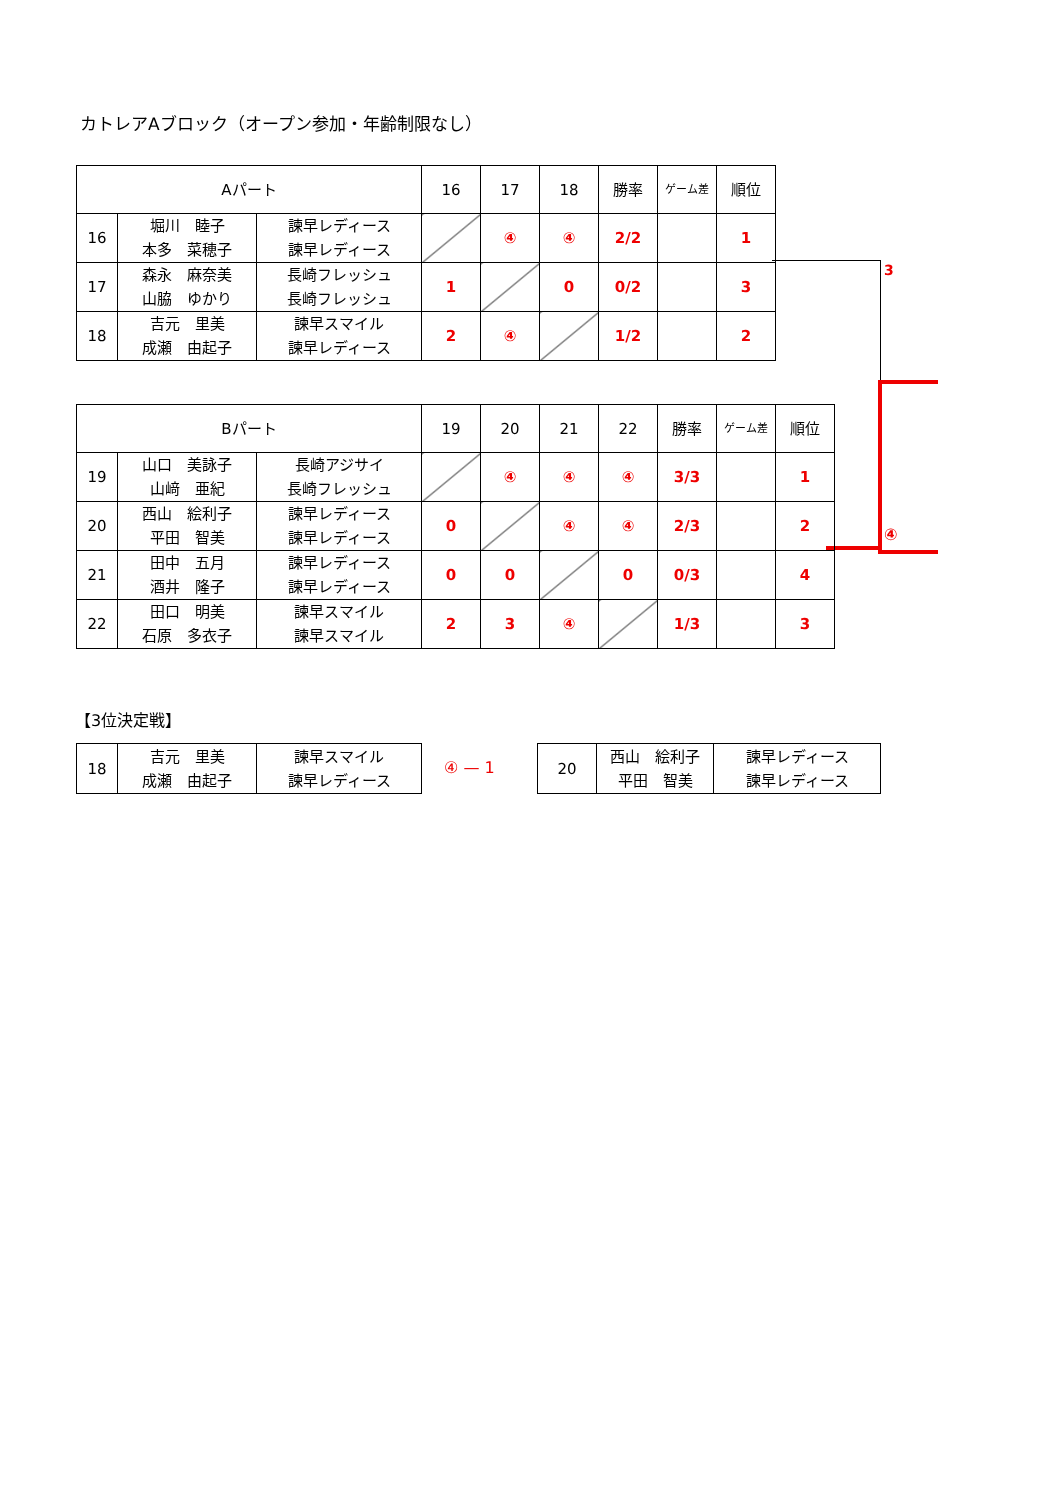カトレアAブロック（オープン参加・年齢制限なし）
| Aパート | | | 16 | 17 | 18 | 勝率 | ゲーム差 | 順位 |
| --- | --- | --- | --- | --- | --- | --- | --- | --- |
| 16 | 堀川 睦子 本多 菜穂子 | 諫早レディース 諫早レディース | | ④ | ④ | 2/2 | | 1 |
| 17 | 森永 麻奈美 山脇 ゆかり | 長崎フレッシュ 長崎フレッシュ | 1 | | 0 | 0/2 | | 3 |
| 18 | 吉元 里美 成瀬 由起子 | 諫早スマイル 諫早レディース | 2 | ④ | | 1/2 | | 2 |
3
④
| Bパート | | | 19 | 20 | 21 | 22 | 勝率 | ゲーム差 | 順位 |
| --- | --- | --- | --- | --- | --- | --- | --- | --- | --- |
| 19 | 山口 美詠子 山﨑 亜紀 | 長崎アジサイ 長崎フレッシュ | | ④ | ④ | ④ | 3/3 | | 1 |
| 20 | 西山 絵利子 平田 智美 | 諫早レディース 諫早レディース | 0 | | ④ | ④ | 2/3 | | 2 |
| 21 | 田中 五月 酒井 隆子 | 諫早レディース 諫早レディース | 0 | 0 | | 0 | 0/3 | | 4 |
| 22 | 田口 明美 石原 多衣子 | 諫早スマイル 諫早スマイル | 2 | 3 | ④ | | 1/3 | | 3 |
【3位決定戦】
| 18 | 吉元 里美 成瀬 由起子 | 諫早スマイル 諫早レディース |
④ — 1
| 20 | 西山 絵利子 平田 智美 | 諫早レディース 諫早レディース |